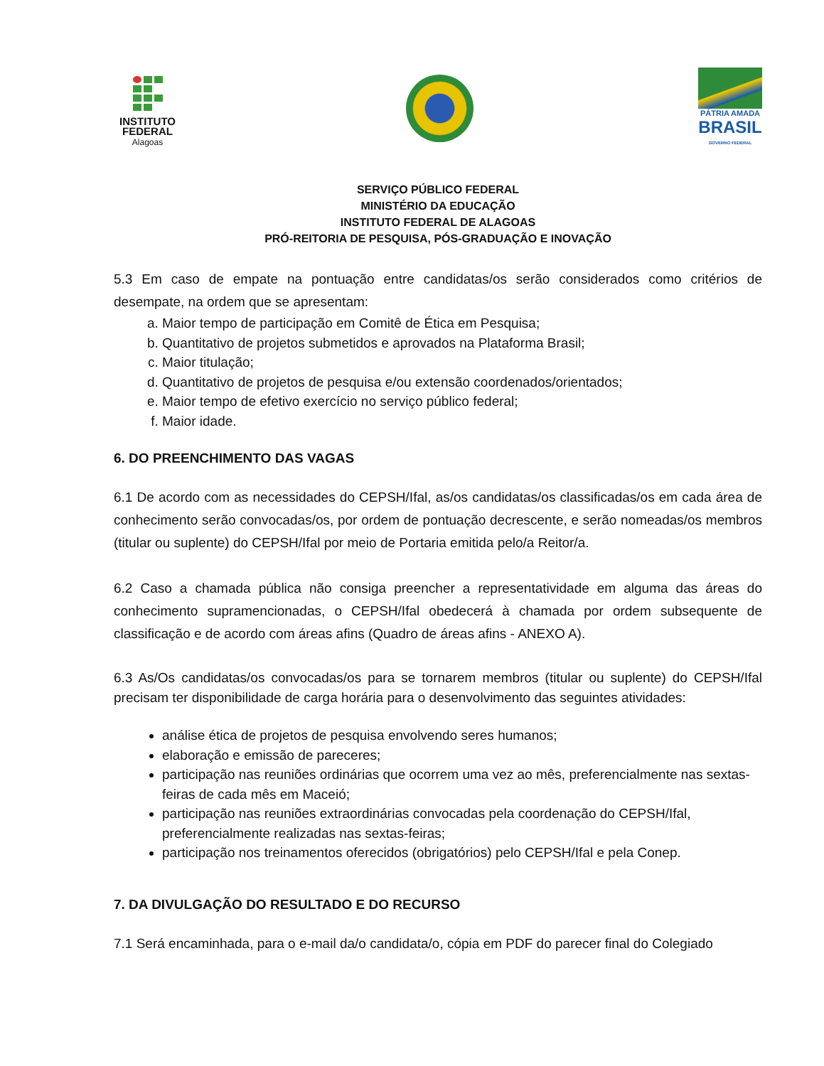INSTITUTO
FEDERAL
Alagoas
PÁTRIA AMADA
BRASIL
GOVERNO FEDERAL
SERVIÇO PÚBLICO FEDERAL
MINISTÉRIO DA EDUCAÇÃO
INSTITUTO FEDERAL DE ALAGOAS
PRÓ-REITORIA DE PESQUISA, PÓS-GRADUAÇÃO E INOVAÇÃO
5.3 Em caso de empate na pontuação entre candidatas/os serão considerados como critérios de desempate, na ordem que se apresentam:
a. Maior tempo de participação em Comitê de Ética em Pesquisa;
b. Quantitativo de projetos submetidos e aprovados na Plataforma Brasil;
c. Maior titulação;
d. Quantitativo de projetos de pesquisa e/ou extensão coordenados/orientados;
e. Maior tempo de efetivo exercício no serviço público federal;
f. Maior idade.
6. DO PREENCHIMENTO DAS VAGAS
6.1 De acordo com as necessidades do CEPSH/Ifal, as/os candidatas/os classificadas/os em cada área de conhecimento serão convocadas/os, por ordem de pontuação decrescente, e serão nomeadas/os membros (titular ou suplente) do CEPSH/Ifal por meio de Portaria emitida pelo/a Reitor/a.
6.2 Caso a chamada pública não consiga preencher a representatividade em alguma das áreas do conhecimento supramencionadas, o CEPSH/Ifal obedecerá à chamada por ordem subsequente de classificação e de acordo com áreas afins (Quadro de áreas afins - ANEXO A).
6.3 As/Os candidatas/os convocadas/os para se tornarem membros (titular ou suplente) do CEPSH/Ifal precisam ter disponibilidade de carga horária para o desenvolvimento das seguintes atividades:
análise ética de projetos de pesquisa envolvendo seres humanos;
elaboração e emissão de pareceres;
participação nas reuniões ordinárias que ocorrem uma vez ao mês, preferencialmente nas sextas-feiras de cada mês em Maceió;
participação nas reuniões extraordinárias convocadas pela coordenação do CEPSH/Ifal, preferencialmente realizadas nas sextas-feiras;
participação nos treinamentos oferecidos (obrigatórios) pelo CEPSH/Ifal e pela Conep.
7. DA DIVULGAÇÃO DO RESULTADO E DO RECURSO
7.1 Será encaminhada, para o e-mail da/o candidata/o, cópia em PDF do parecer final do Colegiado